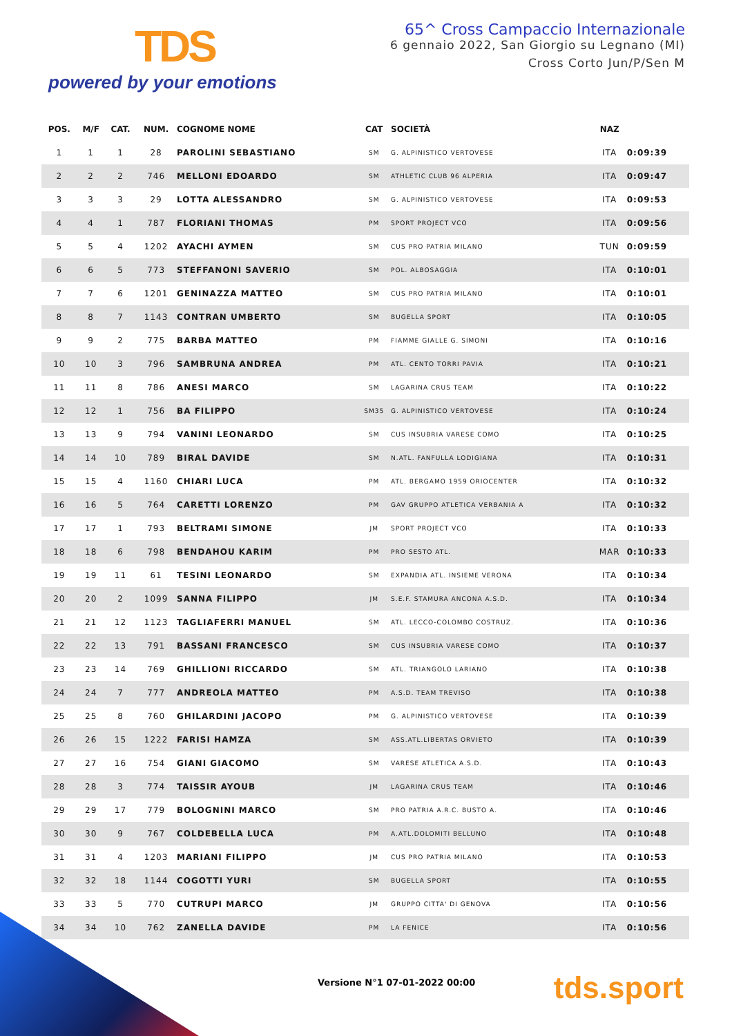TDS
powered by your emotions
65^ Cross Campaccio Internazionale
6 gennaio 2022, San Giorgio su Legnano (MI)
Cross Corto Jun/P/Sen M
| POS. | M/F | CAT. | NUM. | COGNOME NOME | CAT | SOCIETÀ | NAZ | |
| --- | --- | --- | --- | --- | --- | --- | --- | --- |
| 1 | 1 | 1 | 28 | PAROLINI SEBASTIANO | SM | G. ALPINISTICO VERTOVESE | ITA | 0:09:39 |
| 2 | 2 | 2 | 746 | MELLONI EDOARDO | SM | ATHLETIC CLUB 96 ALPERIA | ITA | 0:09:47 |
| 3 | 3 | 3 | 29 | LOTTA ALESSANDRO | SM | G. ALPINISTICO VERTOVESE | ITA | 0:09:53 |
| 4 | 4 | 1 | 787 | FLORIANI THOMAS | PM | SPORT PROJECT VCO | ITA | 0:09:56 |
| 5 | 5 | 4 | 1202 | AYACHI AYMEN | SM | CUS PRO PATRIA MILANO | TUN | 0:09:59 |
| 6 | 6 | 5 | 773 | STEFFANONI SAVERIO | SM | POL. ALBOSAGGIA | ITA | 0:10:01 |
| 7 | 7 | 6 | 1201 | GENINAZZA MATTEO | SM | CUS PRO PATRIA MILANO | ITA | 0:10:01 |
| 8 | 8 | 7 | 1143 | CONTRAN UMBERTO | SM | BUGELLA SPORT | ITA | 0:10:05 |
| 9 | 9 | 2 | 775 | BARBA MATTEO | PM | FIAMME GIALLE G. SIMONI | ITA | 0:10:16 |
| 10 | 10 | 3 | 796 | SAMBRUNA ANDREA | PM | ATL. CENTO TORRI PAVIA | ITA | 0:10:21 |
| 11 | 11 | 8 | 786 | ANESI MARCO | SM | LAGARINA CRUS TEAM | ITA | 0:10:22 |
| 12 | 12 | 1 | 756 | BA FILIPPO | SM35 | G. ALPINISTICO VERTOVESE | ITA | 0:10:24 |
| 13 | 13 | 9 | 794 | VANINI LEONARDO | SM | CUS INSUBRIA VARESE COMO | ITA | 0:10:25 |
| 14 | 14 | 10 | 789 | BIRAL DAVIDE | SM | N.ATL. FANFULLA LODIGIANA | ITA | 0:10:31 |
| 15 | 15 | 4 | 1160 | CHIARI LUCA | PM | ATL. BERGAMO 1959 ORIOCENTER | ITA | 0:10:32 |
| 16 | 16 | 5 | 764 | CARETTI LORENZO | PM | GAV GRUPPO ATLETICA VERBANIA A | ITA | 0:10:32 |
| 17 | 17 | 1 | 793 | BELTRAMI SIMONE | JM | SPORT PROJECT VCO | ITA | 0:10:33 |
| 18 | 18 | 6 | 798 | BENDAHOU KARIM | PM | PRO SESTO ATL. | MAR | 0:10:33 |
| 19 | 19 | 11 | 61 | TESINI LEONARDO | SM | EXPANDIA ATL. INSIEME VERONA | ITA | 0:10:34 |
| 20 | 20 | 2 | 1099 | SANNA FILIPPO | JM | S.E.F. STAMURA ANCONA A.S.D. | ITA | 0:10:34 |
| 21 | 21 | 12 | 1123 | TAGLIAFERRI MANUEL | SM | ATL. LECCO-COLOMBO COSTRUZ. | ITA | 0:10:36 |
| 22 | 22 | 13 | 791 | BASSANI FRANCESCO | SM | CUS INSUBRIA VARESE COMO | ITA | 0:10:37 |
| 23 | 23 | 14 | 769 | GHILLIONI RICCARDO | SM | ATL. TRIANGOLO LARIANO | ITA | 0:10:38 |
| 24 | 24 | 7 | 777 | ANDREOLA MATTEO | PM | A.S.D. TEAM TREVISO | ITA | 0:10:38 |
| 25 | 25 | 8 | 760 | GHILARDINI JACOPO | PM | G. ALPINISTICO VERTOVESE | ITA | 0:10:39 |
| 26 | 26 | 15 | 1222 | FARISI HAMZA | SM | ASS.ATL.LIBERTAS ORVIETO | ITA | 0:10:39 |
| 27 | 27 | 16 | 754 | GIANI GIACOMO | SM | VARESE ATLETICA A.S.D. | ITA | 0:10:43 |
| 28 | 28 | 3 | 774 | TAISSIR AYOUB | JM | LAGARINA CRUS TEAM | ITA | 0:10:46 |
| 29 | 29 | 17 | 779 | BOLOGNINI MARCO | SM | PRO PATRIA A.R.C. BUSTO A. | ITA | 0:10:46 |
| 30 | 30 | 9 | 767 | COLDEBELLA LUCA | PM | A.ATL.DOLOMITI BELLUNO | ITA | 0:10:48 |
| 31 | 31 | 4 | 1203 | MARIANI FILIPPO | JM | CUS PRO PATRIA MILANO | ITA | 0:10:53 |
| 32 | 32 | 18 | 1144 | COGOTTI YURI | SM | BUGELLA SPORT | ITA | 0:10:55 |
| 33 | 33 | 5 | 770 | CUTRUPI MARCO | JM | GRUPPO CITTA' DI GENOVA | ITA | 0:10:56 |
| 34 | 34 | 10 | 762 | ZANELLA DAVIDE | PM | LA FENICE | ITA | 0:10:56 |
Versione N°1 07-01-2022 00:00 tds.sport